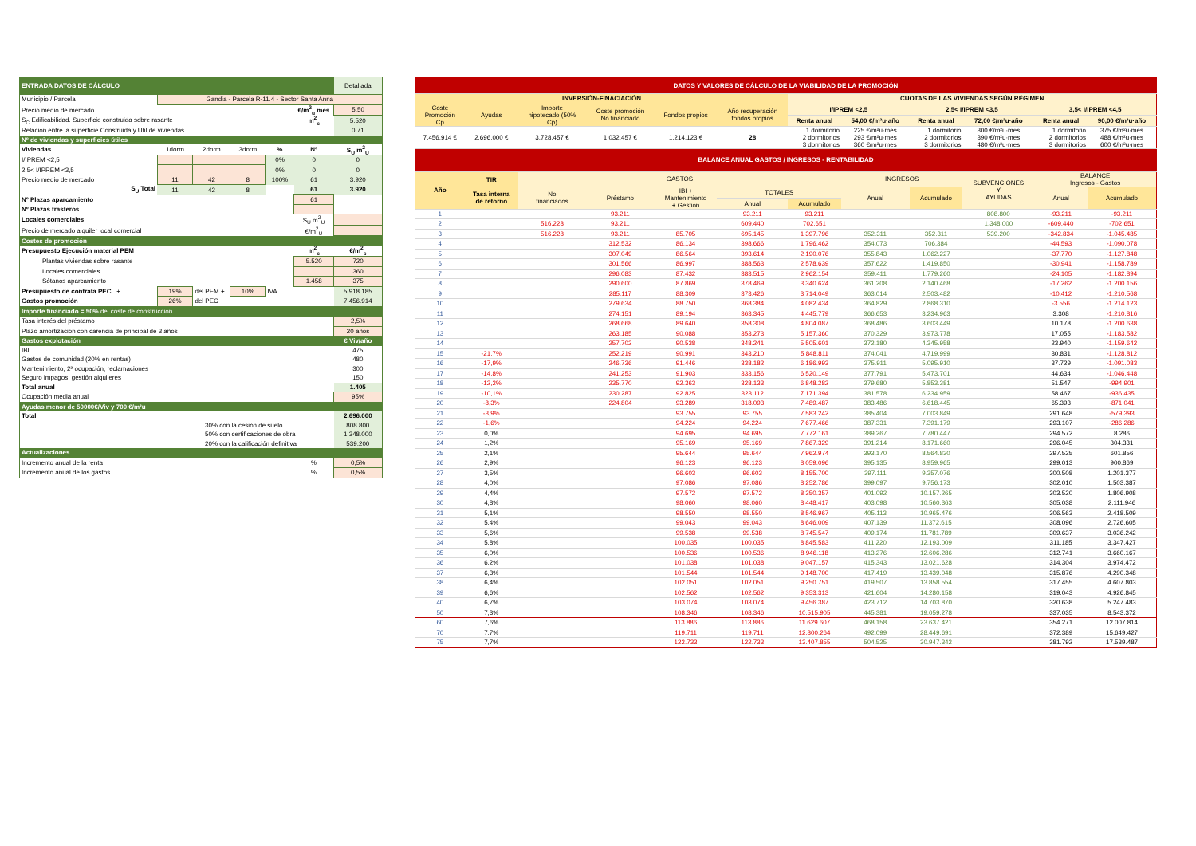| ENTRADA DATOS DE CÁLCULO | | | | | | Detallada |
| Municipio / Parcela | Gandia - Parcela R-11.4 - Sector Santa Anna | | | | | |
| Precio medio de mercado | | | | | €/m<sup>2</sup><sub>u</sub> mes | 5,50 |
| S<sub>C</sub> Edificabilidad. Superficie construida sobre rasante | | | | | m<sup>2</sup><sub>c</sub> | 5.520 |
| Relación entre la superficie Construida y Util de viviendas | | | | | | 0,71 |
| Nº de viviendas y superficies útiles | | | | | | |
| Viviendas | 1dorm | 2dorm | 3dorm | % | Nº | S<sub>U</sub> m<sup>2</sup><sub>U</sub> |
| I/IPREM <2,5 | | | | 0% | 0 | 0 |
| 2,5< I/IPREM <3,5 | | | | 0% | 0 | 0 |
| Precio medio de mercado | 11 | 42 | 8 | 100% | 61 | 3.920 |
| S<sub>U</sub> Total | 11 | 42 | 8 | | 61 | 3.920 |
| Nº Plazas aparcamiento | | | | | 61 | |
| Nº Plazas trasteros | | | | | | |
| Locales comerciales | | | | | S<sub>U</sub> m<sup>2</sup><sub>U</sub> | |
| Precio de mercado alquiler local comercial | | | | | €/m<sup>2</sup><sub>U</sub> | |
| Costes de promoción | | | | | | |
| Presupuesto Ejecución material PEM | | | | | m<sup>2</sup><sub>c</sub> | €/m<sup>2</sup><sub>c</sub> |
| Plantas viviendas sobre rasante | | | | | 5.520 | 720 |
| Locales comerciales | | | | | | 360 |
| Sótanos aparcamiento | | | | | 1.458 | 375 |
| Presupuesto de contrata PEC + | 19% | del PEM + | 10% | IVA | | 5.918.185 |
| Gastos promoción + | 26% | del PEC | | | | 7.456.914 |
| Importe financiado = 50% del coste de construcción | | | | | | |
| Tasa interés del préstamo | | | | | | 2,5% |
| Plazo amortización con carencia de principal de 3 años | | | | | | 20 años |
| Gastos explotación | | | | | | € Viv/año |
| IBI | | | | | | 475 |
| Gastos de comunidad (20% en rentas) | | | | | | 480 |
| Mantenimiento, 2ª ocupación, reclamaciones | | | | | | 300 |
| Seguro impagos, gestión alquileres | | | | | | 150 |
| Total anual | | | | | | 1.405 |
| Ocupación media anual | | | | | | 95% |
| Ayudas menor de 50000€/Viv y 700 €/m²u | | | | | | |
| Total | | | | | | 2.696.000 |
| | 30% con la cesión de suelo | | | | | 808.800 |
| | 50% con certificaciones de obra | | | | | 1.348.000 |
| | 20% con la calificación definitiva | | | | | 539.200 |
| Actualizaciones | | | | | | |
| Incremento anual de la renta | | | | | % | 0,5% |
| Incremento anual de los gastos | | | | | % | 0,5% |
| DATOS Y VALORES DE CÁLCULO DE LA VIABILIDAD DE LA PROMOCIÓN | | | | | | | | | | | |
| --- | --- | --- | --- | --- | --- | --- | --- | --- | --- | --- | --- |
| INVERSIÓN-FINACIACIÓN | | | | | | CUOTAS DE LAS VIVIENDAS SEGÚN RÉGIMEN | | | | | |
| Coste Promoción Cp | Ayudas | Importe hipotecado (50% Cp) | Coste promoción No financiado | Fondos propios | Año recuperación fondos propios | I/IPREM <2,5 | | 2,5< I/IPREM <3,5 | | 3,5< I/IPREM <4,5 | |
| | | | | | | Renta anual | 54,00 €/m²u·año | Renta anual | 72,00 €/m²u·año | Renta anual | 90,00 €/m²u·año |
| 7.456.914 € | 2.696.000 € | 3.728.457 € | 1.032.457 € | 1.214.123 € | 28 | 1 dormitorio 2 dormitorios 3 dormitorios | 225 €/m²u·mes 293 €/m²u·mes 360 €/m²u·mes | 1 dormitorio 2 dormitorios 3 dormitorios | 300 €/m²u·mes 390 €/m²u·mes 480 €/m²u·mes | 1 dormitorio 2 dormitorios 3 dormitorios | 375 €/m²u·mes 488 €/m²u·mes 600 €/m²u·mes |
| BALANCE ANUAL GASTOS / INGRESOS - RENTABILIDAD | | | | | | | | | | | |
| Año | TIR Tasa interna de retorno | GASTOS | | | | | INGRESOS | | SUBVENCIONES Y AYUDAS | BALANCE Ingresos - Gastos | |
| | | No financiados | Préstamo | IBI + Mantenimiento + Gestión | TOTALES | | Anual | Acumulado | | Anual | Acumulado |
| | | | | | Anual | Acumulado | | | | | |
| 1 | | | 93.211 | | 93.211 | 93.211 | | | 808.800 | -93.211 | -93.211 |
| 2 | | 516.228 | 93.211 | | 609.440 | 702.651 | | | 1.348.000 | -609.440 | -702.651 |
| 3 | | 516.228 | 93.211 | 85.705 | 695.145 | 1.397.796 | 352.311 | 352.311 | 539.200 | -342.834 | -1.045.485 |
| 4 | | | 312.532 | 86.134 | 398.666 | 1.796.462 | 354.073 | 706.384 | | -44.593 | -1.090.078 |
| 5 | | | 307.049 | 86.564 | 393.614 | 2.190.076 | 355.843 | 1.062.227 | | -37.770 | -1.127.848 |
| 6 | | | 301.566 | 86.997 | 388.563 | 2.578.639 | 357.622 | 1.419.850 | | -30.941 | -1.158.789 |
| 7 | | | 296.083 | 87.432 | 383.515 | 2.962.154 | 359.411 | 1.779.260 | | -24.105 | -1.182.894 |
| 8 | | | 290.600 | 87.869 | 378.469 | 3.340.624 | 361.208 | 2.140.468 | | -17.262 | -1.200.156 |
| 9 | | | 285.117 | 88.309 | 373.426 | 3.714.049 | 363.014 | 2.503.482 | | -10.412 | -1.210.568 |
| 10 | | | 279.634 | 88.750 | 368.384 | 4.082.434 | 364.829 | 2.868.310 | | -3.556 | -1.214.123 |
| 11 | | | 274.151 | 89.194 | 363.345 | 4.445.779 | 366.653 | 3.234.963 | | 3.308 | -1.210.816 |
| 12 | | | 268.668 | 89.640 | 358.308 | 4.804.087 | 368.486 | 3.603.449 | | 10.178 | -1.200.638 |
| 13 | | | 263.185 | 90.088 | 353.273 | 5.157.360 | 370.329 | 3.973.778 | | 17.055 | -1.183.582 |
| 14 | | | 257.702 | 90.538 | 348.241 | 5.505.601 | 372.180 | 4.345.958 | | 23.940 | -1.159.642 |
| 15 | -21,7% | | 252.219 | 90.991 | 343.210 | 5.848.811 | 374.041 | 4.719.999 | | 30.831 | -1.128.812 |
| 16 | -17,9% | | 246.736 | 91.446 | 338.182 | 6.186.993 | 375.911 | 5.095.910 | | 37.729 | -1.091.083 |
| 17 | -14,8% | | 241.253 | 91.903 | 333.156 | 6.520.149 | 377.791 | 5.473.701 | | 44.634 | -1.046.448 |
| 18 | -12,2% | | 235.770 | 92.363 | 328.133 | 6.848.282 | 379.680 | 5.853.381 | | 51.547 | -994.901 |
| 19 | -10,1% | | 230.287 | 92.825 | 323.112 | 7.171.394 | 381.578 | 6.234.959 | | 58.467 | -936.435 |
| 20 | -8,3% | | 224.804 | 93.289 | 318.093 | 7.489.487 | 383.486 | 6.618.445 | | 65.393 | -871.041 |
| 21 | -3,9% | | | 93.755 | 93.755 | 7.583.242 | 385.404 | 7.003.849 | | 291.648 | -579.393 |
| 22 | -1,6% | | | 94.224 | 94.224 | 7.677.466 | 387.331 | 7.391.179 | | 293.107 | -286.286 |
| 23 | 0,0% | | | 94.695 | 94.695 | 7.772.161 | 389.267 | 7.780.447 | | 294.572 | 8.286 |
| 24 | 1,2% | | | 95.169 | 95.169 | 7.867.329 | 391.214 | 8.171.660 | | 296.045 | 304.331 |
| 25 | 2,1% | | | 95.644 | 95.644 | 7.962.974 | 393.170 | 8.564.830 | | 297.525 | 601.856 |
| 26 | 2,9% | | | 96.123 | 96.123 | 8.059.096 | 395.135 | 8.959.965 | | 299.013 | 900.869 |
| 27 | 3,5% | | | 96.603 | 96.603 | 8.155.700 | 397.111 | 9.357.076 | | 300.508 | 1.201.377 |
| 28 | 4,0% | | | 97.086 | 97.086 | 8.252.786 | 399.097 | 9.756.173 | | 302.010 | 1.503.387 |
| 29 | 4,4% | | | 97.572 | 97.572 | 8.350.357 | 401.092 | 10.157.265 | | 303.520 | 1.806.908 |
| 30 | 4,8% | | | 98.060 | 98.060 | 8.448.417 | 403.098 | 10.560.363 | | 305.038 | 2.111.946 |
| 31 | 5,1% | | | 98.550 | 98.550 | 8.546.967 | 405.113 | 10.965.476 | | 306.563 | 2.418.509 |
| 32 | 5,4% | | | 99.043 | 99.043 | 8.646.009 | 407.139 | 11.372.615 | | 308.096 | 2.726.605 |
| 33 | 5,6% | | | 99.538 | 99.538 | 8.745.547 | 409.174 | 11.781.789 | | 309.637 | 3.036.242 |
| 34 | 5,8% | | | 100.035 | 100.035 | 8.845.583 | 411.220 | 12.193.009 | | 311.185 | 3.347.427 |
| 35 | 6,0% | | | 100.536 | 100.536 | 8.946.118 | 413.276 | 12.606.286 | | 312.741 | 3.660.167 |
| 36 | 6,2% | | | 101.038 | 101.038 | 9.047.157 | 415.343 | 13.021.628 | | 314.304 | 3.974.472 |
| 37 | 6,3% | | | 101.544 | 101.544 | 9.148.700 | 417.419 | 13.439.048 | | 315.876 | 4.290.348 |
| 38 | 6,4% | | | 102.051 | 102.051 | 9.250.751 | 419.507 | 13.858.554 | | 317.455 | 4.607.803 |
| 39 | 6,6% | | | 102.562 | 102.562 | 9.353.313 | 421.604 | 14.280.158 | | 319.043 | 4.926.845 |
| 40 | 6,7% | | | 103.074 | 103.074 | 9.456.387 | 423.712 | 14.703.870 | | 320.638 | 5.247.483 |
| 50 | 7,3% | | | 108.346 | 108.346 | 10.515.905 | 445.381 | 19.059.278 | | 337.035 | 8.543.372 |
| 60 | 7,6% | | | 113.886 | 113.886 | 11.629.607 | 468.158 | 23.637.421 | | 354.271 | 12.007.814 |
| 70 | 7,7% | | | 119.711 | 119.711 | 12.800.264 | 492.099 | 28.449.691 | | 372.389 | 15.649.427 |
| 75 | 7,7% | | | 122.733 | 122.733 | 13.407.855 | 504.525 | 30.947.342 | | 381.792 | 17.539.487 |